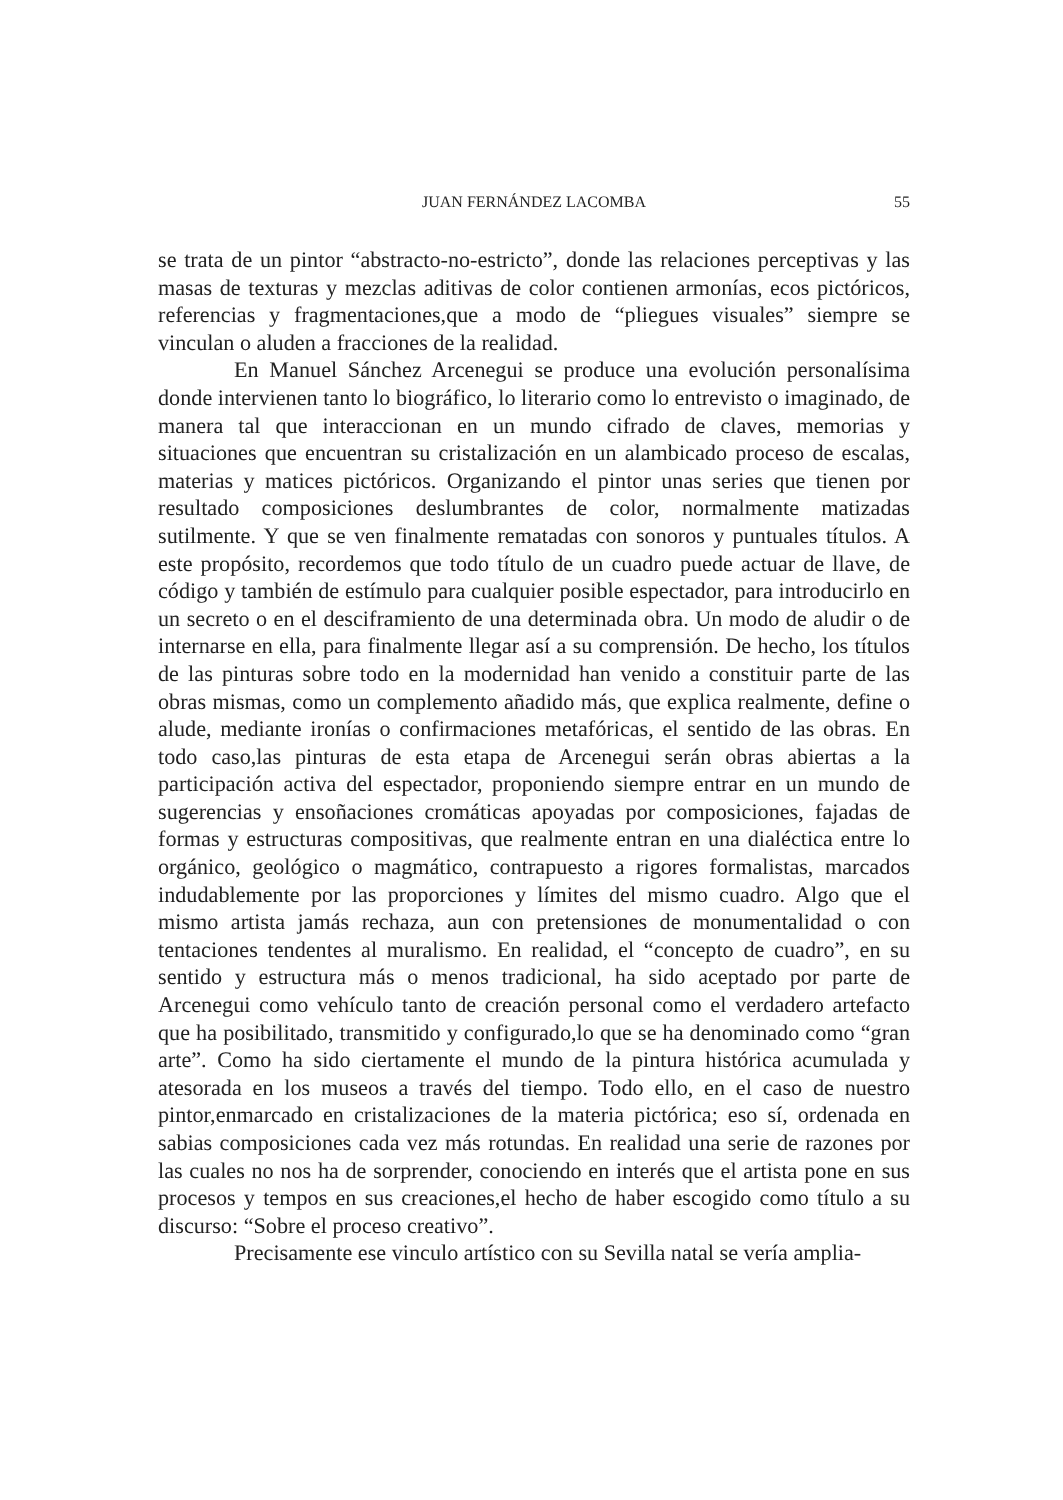JUAN FERNÁNDEZ LACOMBA
55
se trata de un pintor “abstracto-no-estricto”, donde las relaciones perceptivas y las masas de texturas y mezclas aditivas de color contienen armonías, ecos pictóricos, referencias y fragmentaciones,que a modo de “pliegues visuales” siempre se vinculan o aluden a fracciones de la realidad.
En Manuel Sánchez Arcenegui se produce una evolución personalísima donde intervienen tanto lo biográfico, lo literario como lo entrevisto o imaginado, de manera tal que interaccionan en un mundo cifrado de claves, memorias y situaciones que encuentran su cristalización en un alambicado proceso de escalas, materias y matices pictóricos. Organizando el pintor unas series que tienen por resultado composiciones deslumbrantes de color, normalmente matizadas sutilmente. Y que se ven finalmente rematadas con sonoros y puntuales títulos. A este propósito, recordemos que todo título de un cuadro puede actuar de llave, de código y también de estímulo para cualquier posible espectador, para introducirlo en un secreto o en el desciframiento de una determinada obra. Un modo de aludir o de internarse en ella, para finalmente llegar así a su comprensión. De hecho, los títulos de las pinturas sobre todo en la modernidad han venido a constituir parte de las obras mismas, como un complemento añadido más, que explica realmente, define o alude, mediante ironías o confirmaciones metafóricas, el sentido de las obras. En todo caso,las pinturas de esta etapa de Arcenegui serán obras abiertas a la participación activa del espectador, proponiendo siempre entrar en un mundo de sugerencias y ensoñaciones cromáticas apoyadas por composiciones, fajadas de formas y estructuras compositivas, que realmente entran en una dialéctica entre lo orgánico, geológico o magmático, contrapuesto a rigores formalistas, marcados indudablemente por las proporciones y límites del mismo cuadro. Algo que el mismo artista jamás rechaza, aun con pretensiones de monumentalidad o con tentaciones tendentes al muralismo. En realidad, el “concepto de cuadro”, en su sentido y estructura más o menos tradicional, ha sido aceptado por parte de Arcenegui como vehículo tanto de creación personal como el verdadero artefacto que ha posibilitado, transmitido y configurado,lo que se ha denominado como “gran arte”. Como ha sido ciertamente el mundo de la pintura histórica acumulada y atesorada en los museos a través del tiempo. Todo ello, en el caso de nuestro pintor,enmarcado en cristalizaciones de la materia pictórica; eso sí, ordenada en sabias composiciones cada vez más rotundas. En realidad una serie de razones por las cuales no nos ha de sorprender, conociendo en interés que el artista pone en sus procesos y tempos en sus creaciones,el hecho de haber escogido como título a su discurso: “Sobre el proceso creativo”.
Precisamente ese vinculo artístico con su Sevilla natal se vería amplia-